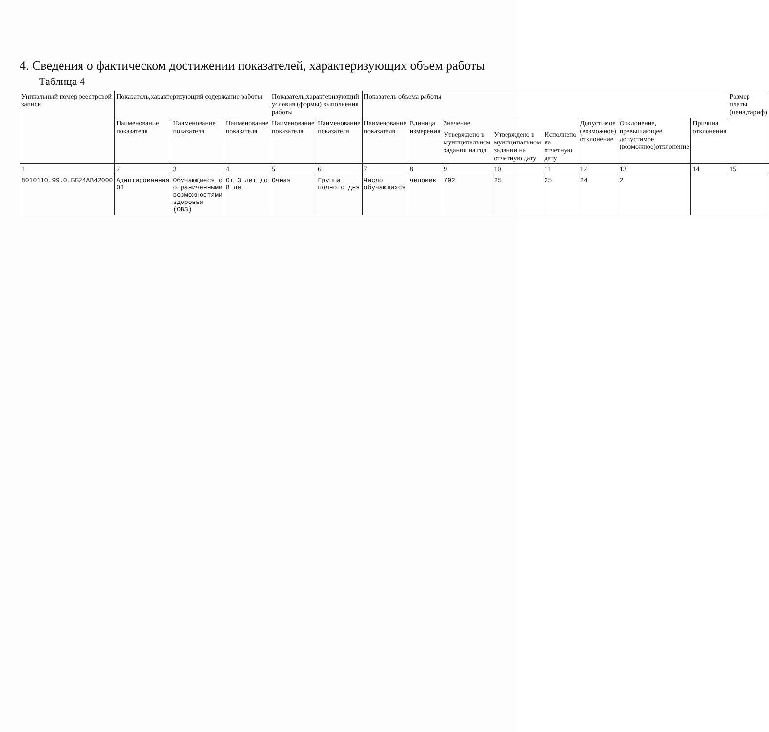4. Сведения о фактическом достижении показателей, характеризующих объем работы
Таблица 4
| Уникальный номер реестровой записи | Показатель,характеризующий содержание работы | | | Показатель,характеризующий условия (формы) выполнения работы | | Показатель объема работы | | | | | | | | Размер платы (цена,тариф) |
| --- | --- | --- | --- | --- | --- | --- | --- | --- | --- | --- | --- | --- | --- | --- |
| | Наименование показателя | Наименование показателя | Наименование показателя | Наименование показателя | Наименование показателя | Наименование показателя | Единица измерения | Значение | | | Допустимое (возможное) отклонение | Отклонение, превышающее допустимое (возможное)отклонение | Причина отклонения | |
| | | | | | | | | Утверждено в муниципальном задании на год | Утверждено в муниципальном задании на отчетную дату | Исполнено на отчетную дату | | | | |
| 1 | 2 | 3 | 4 | 5 | 6 | 7 | 8 | 9 | 10 | 11 | 12 | 13 | 14 | 15 |
| 801011O.99.0.ББ24АВ42000 | Адаптированная ОП | Обучающиеся с ограниченными возможностями здоровья (ОВЗ) | От 3 лет до 8 лет | Очная | Группа полного дня | Число обучающихся | человек | 792 | 25 | 25 | 24 | 2 | | |